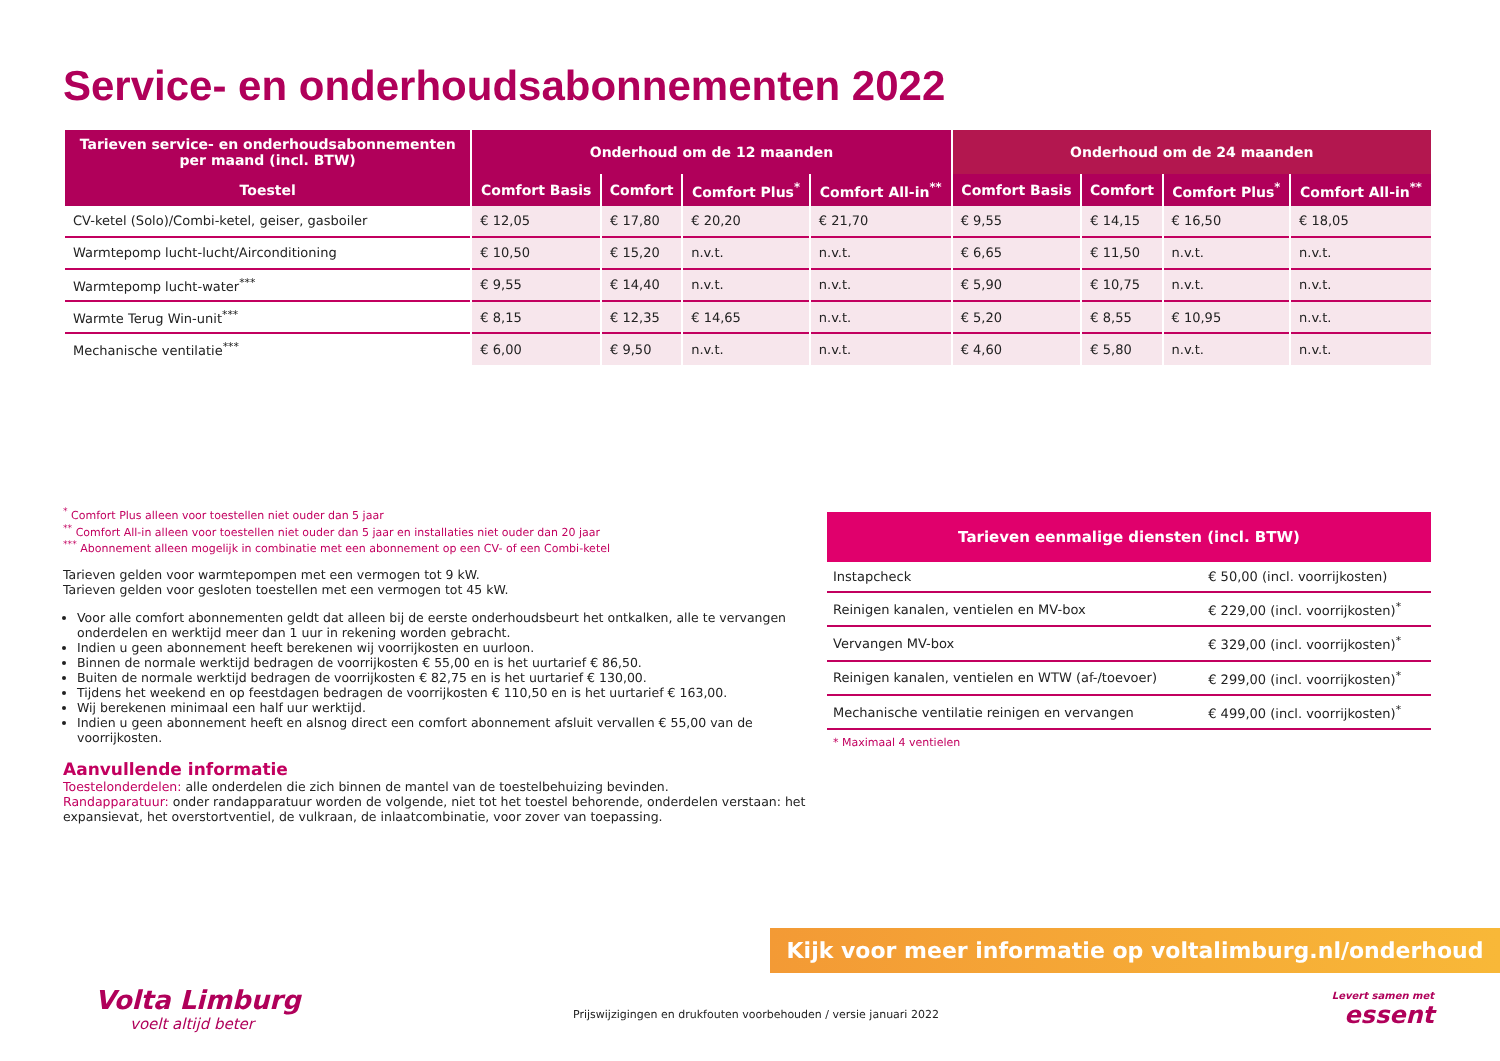Service- en onderhoudsabonnementen 2022
| Tarieven service- en onderhoudsabonnementen per maand (incl. BTW) | Onderhoud om de 12 maanden | | | | Onderhoud om de 24 maanden | | | |
| --- | --- | --- | --- | --- | --- | --- | --- | --- |
| Toestel | Comfort Basis | Comfort | Comfort Plus<sup>*</sup> | Comfort All-in<sup>**</sup> | Comfort Basis | Comfort | Comfort Plus<sup>*</sup> | Comfort All-in<sup>**</sup> |
| CV-ketel (Solo)/Combi-ketel, geiser, gasboiler | € 12,05 | € 17,80 | € 20,20 | € 21,70 | € 9,55 | € 14,15 | € 16,50 | € 18,05 |
| Warmtepomp lucht-lucht/Airconditioning | € 10,50 | € 15,20 | n.v.t. | n.v.t. | € 6,65 | € 11,50 | n.v.t. | n.v.t. |
| Warmtepomp lucht-water<sup>***</sup> | € 9,55 | € 14,40 | n.v.t. | n.v.t. | € 5,90 | € 10,75 | n.v.t. | n.v.t. |
| Warmte Terug Win-unit<sup>***</sup> | € 8,15 | € 12,35 | € 14,65 | n.v.t. | € 5,20 | € 8,55 | € 10,95 | n.v.t. |
| Mechanische ventilatie<sup>***</sup> | € 6,00 | € 9,50 | n.v.t. | n.v.t. | € 4,60 | € 5,80 | n.v.t. | n.v.t. |
<sup>*</sup> Comfort Plus alleen voor toestellen niet ouder dan 5 jaar
<sup>**</sup> Comfort All-in alleen voor toestellen niet ouder dan 5 jaar en installaties niet ouder dan 20 jaar
<sup>***</sup> Abonnement alleen mogelijk in combinatie met een abonnement op een CV- of een Combi-ketel
Tarieven gelden voor warmtepompen met een vermogen tot 9 kW.
Tarieven gelden voor gesloten toestellen met een vermogen tot 45 kW.
Voor alle comfort abonnementen geldt dat alleen bij de eerste onderhoudsbeurt het ontkalken, alle te vervangen onderdelen en werktijd meer dan 1 uur in rekening worden gebracht.
Indien u geen abonnement heeft berekenen wij voorrijkosten en uurloon.
Binnen de normale werktijd bedragen de voorrijkosten € 55,00 en is het uurtarief € 86,50.
Buiten de normale werktijd bedragen de voorrijkosten € 82,75 en is het uurtarief € 130,00.
Tijdens het weekend en op feestdagen bedragen de voorrijkosten € 110,50 en is het uurtarief € 163,00.
Wij berekenen minimaal een half uur werktijd.
Indien u geen abonnement heeft en alsnog direct een comfort abonnement afsluit vervallen € 55,00 van de voorrijkosten.
Aanvullende informatie
Toestelonderdelen: alle onderdelen die zich binnen de mantel van de toestelbehuizing bevinden.
Randapparatuur: onder randapparatuur worden de volgende, niet tot het toestel behorende, onderdelen verstaan: het expansievat, het overstortventiel, de vulkraan, de inlaatcombinatie, voor zover van toepassing.
| Tarieven eenmalige diensten (incl. BTW) | |
| --- | --- |
| Instapcheck | € 50,00 (incl. voorrijkosten) |
| Reinigen kanalen, ventielen en MV-box | € 229,00 (incl. voorrijkosten)<sup>*</sup> |
| Vervangen MV-box | € 329,00 (incl. voorrijkosten)<sup>*</sup> |
| Reinigen kanalen, ventielen en WTW (af-/toevoer) | € 299,00 (incl. voorrijkosten)<sup>*</sup> |
| Mechanische ventilatie reinigen en vervangen | € 499,00 (incl. voorrijkosten)<sup>*</sup> |
* Maximaal 4 ventielen
Kijk voor meer informatie op voltalimburg.nl/onderhoud
Volta Limburg
voelt altijd beter
Prijswijzigingen en drukfouten voorbehouden / versie januari 2022
Levert samen met
essent